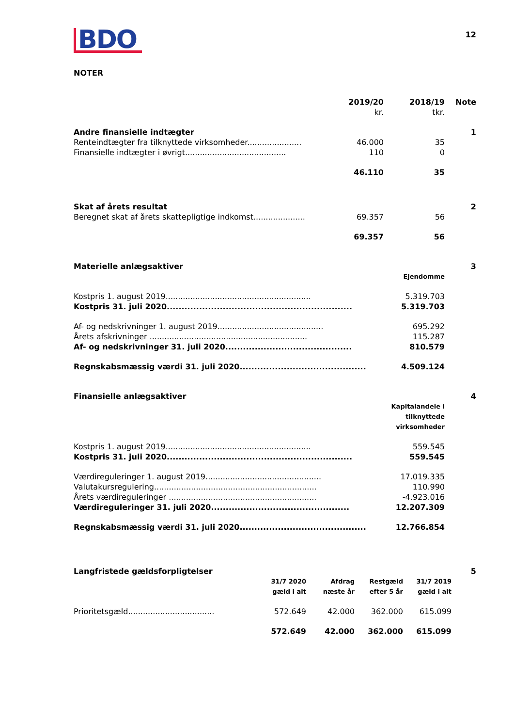BDO
12
NOTER
| | 2019/20 kr. | 2018/19 tkr. | Note |
| --- | --- | --- | --- |
| Andre finansielle indtægter | | | 1 |
| Renteindtægter fra tilknyttede virksomheder...................... | 46.000 | 35 | |
| Finansielle indtægter i øvrigt......................................... | 110 | 0 | |
| | 46.110 | 35 | |
| Skat af årets resultat | | | 2 |
| Beregnet skat af årets skattepligtige indkomst..................... | 69.357 | 56 | |
| | 69.357 | 56 | |
| Materielle anlægsaktiver | | | 3 |
| | | Ejendomme | |
| Kostpris 1. august 2019........................................................... | | 5.319.703 | |
| Kostpris 31. juli 2020............................................................... | | 5.319.703 | |
| Af- og nedskrivninger 1. august 2019........................................... | | 695.292 | |
| Årets afskrivninger ................................................................ | | 115.287 | |
| Af- og nedskrivninger 31. juli 2020........................................... | | 810.579 | |
| Regnskabsmæssig værdi 31. juli 2020........................................... | | 4.509.124 | |
| Finansielle anlægsaktiver | | | 4 |
| | | Kapitalandele i tilknyttede virksomheder | |
| Kostpris 1. august 2019........................................................... | | 559.545 | |
| Kostpris 31. juli 2020............................................................... | | 559.545 | |
| Værdireguleringer 1. august 2019............................................... | | 17.019.335 | |
| Valutakursregulering.................................................................. | | 110.990 | |
| Årets værdireguleringer ............................................................ | | -4.923.016 | |
| Værdireguleringer 31. juli 2020............................................... | | 12.207.309 | |
| Regnskabsmæssig værdi 31. juli 2020........................................... | | 12.766.854 | |
| Langfristede gældsforpligtelser | | | | | 5 |
| | 31/7 2020 gæld i alt | Afdrag næste år | Restgæld efter 5 år | 31/7 2019 gæld i alt | |
| Prioritetsgæld................................... | 572.649 | 42.000 | 362.000 | 615.099 | |
| | 572.649 | 42.000 | 362.000 | 615.099 | |